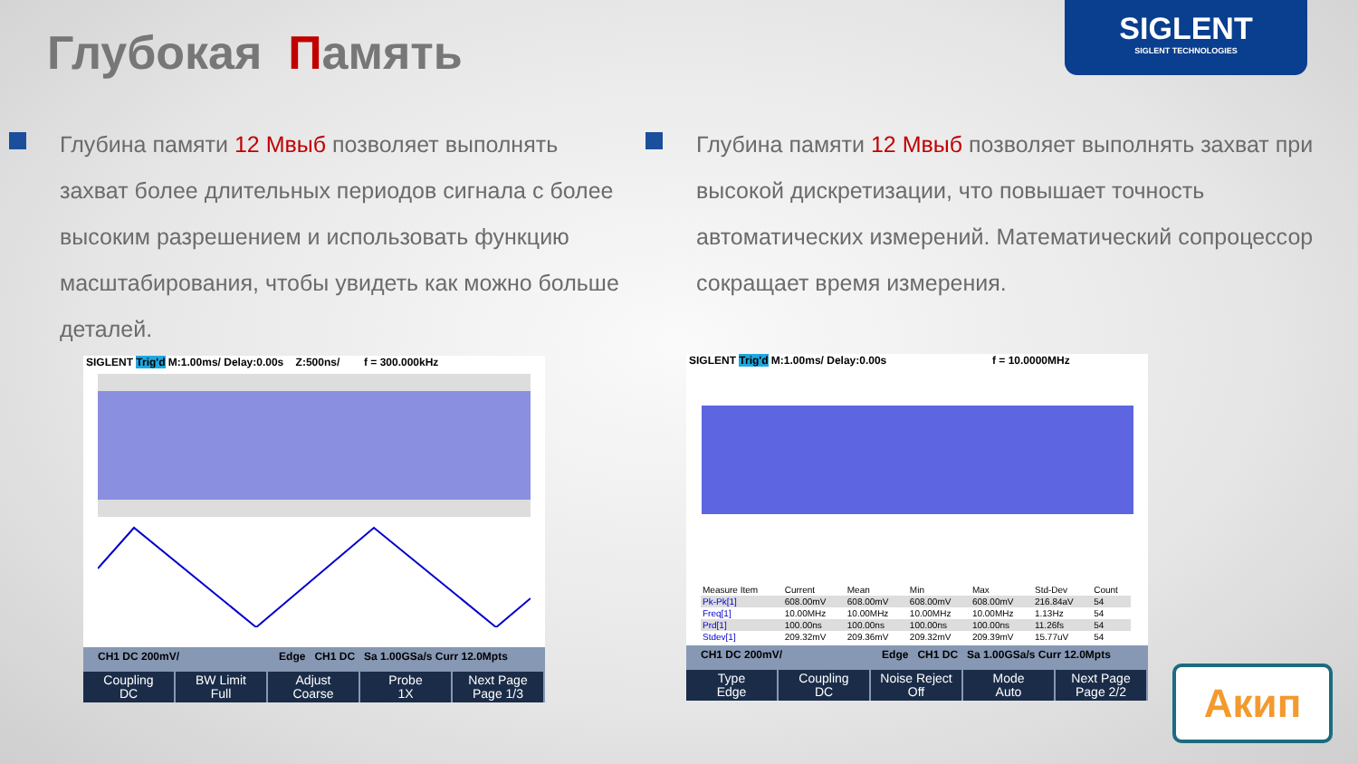Глубокая Память
SIGLENT
SIGLENT TECHNOLOGIES
Глубина памяти 12 Мвыб позволяет выполнять захват более длительных периодов сигнала с более высоким разрешением и использовать функцию масштабирования, чтобы увидеть как можно больше деталей.
Глубина памяти 12 Мвыб позволяет выполнять захват при высокой дискретизации, что повышает точность автоматических измерений. Математический сопроцессор сокращает время измерения.
SIGLENT Trig'd M:1.00ms/ Delay:0.00s Z:500ns/ f = 300.000kHz
CH1 DC 200mV/ Edge CH1 DC Sa 1.00GSa/s Curr 12.0Mpts
Coupling
DC
BW Limit
Full
Adjust
Coarse
Probe
1X
Next Page
Page 1/3
SIGLENT Trig'd M:1.00ms/ Delay:0.00s f = 10.0000MHz
| Measure Item | Current | Mean | Min | Max | Std-Dev | Count |
| --- | --- | --- | --- | --- | --- | --- |
| Pk-Pk[1] | 608.00mV | 608.00mV | 608.00mV | 608.00mV | 216.84aV | 54 |
| Freq[1] | 10.00MHz | 10.00MHz | 10.00MHz | 10.00MHz | 1.13Hz | 54 |
| Prd[1] | 100.00ns | 100.00ns | 100.00ns | 100.00ns | 11.26fs | 54 |
| Stdev[1] | 209.32mV | 209.36mV | 209.32mV | 209.39mV | 15.77uV | 54 |
CH1 DC 200mV/ Edge CH1 DC Sa 1.00GSa/s Curr 12.0Mpts
Type
Edge
Coupling
DC
Noise Reject
Off
Mode
Auto
Next Page
Page 2/2
Акип